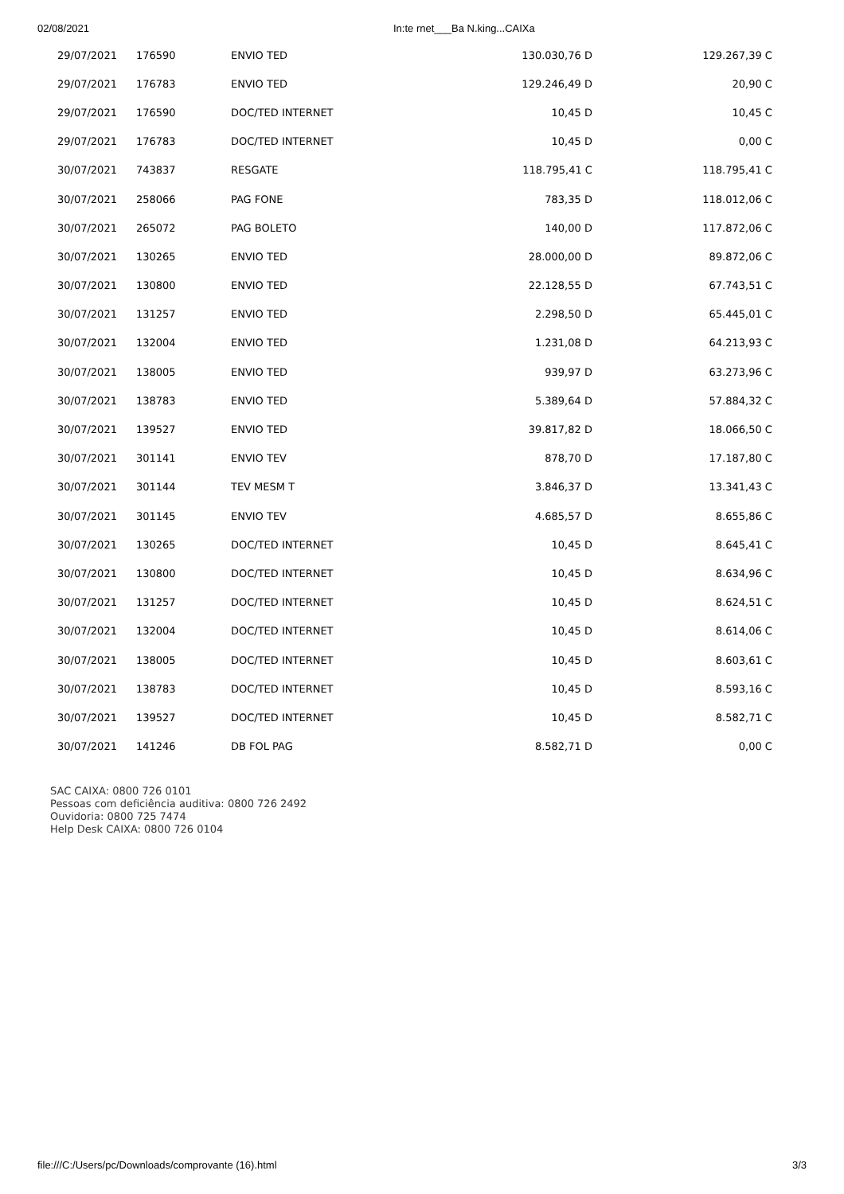02/08/2021 In:te rnet___Ba N.king...CAIXa
| 29/07/2021 | 176590 | ENVIO TED | 130.030,76 D | 129.267,39 C |
| 29/07/2021 | 176783 | ENVIO TED | 129.246,49 D | 20,90 C |
| 29/07/2021 | 176590 | DOC/TED INTERNET | 10,45 D | 10,45 C |
| 29/07/2021 | 176783 | DOC/TED INTERNET | 10,45 D | 0,00 C |
| 30/07/2021 | 743837 | RESGATE | 118.795,41 C | 118.795,41 C |
| 30/07/2021 | 258066 | PAG FONE | 783,35 D | 118.012,06 C |
| 30/07/2021 | 265072 | PAG BOLETO | 140,00 D | 117.872,06 C |
| 30/07/2021 | 130265 | ENVIO TED | 28.000,00 D | 89.872,06 C |
| 30/07/2021 | 130800 | ENVIO TED | 22.128,55 D | 67.743,51 C |
| 30/07/2021 | 131257 | ENVIO TED | 2.298,50 D | 65.445,01 C |
| 30/07/2021 | 132004 | ENVIO TED | 1.231,08 D | 64.213,93 C |
| 30/07/2021 | 138005 | ENVIO TED | 939,97 D | 63.273,96 C |
| 30/07/2021 | 138783 | ENVIO TED | 5.389,64 D | 57.884,32 C |
| 30/07/2021 | 139527 | ENVIO TED | 39.817,82 D | 18.066,50 C |
| 30/07/2021 | 301141 | ENVIO TEV | 878,70 D | 17.187,80 C |
| 30/07/2021 | 301144 | TEV MESM T | 3.846,37 D | 13.341,43 C |
| 30/07/2021 | 301145 | ENVIO TEV | 4.685,57 D | 8.655,86 C |
| 30/07/2021 | 130265 | DOC/TED INTERNET | 10,45 D | 8.645,41 C |
| 30/07/2021 | 130800 | DOC/TED INTERNET | 10,45 D | 8.634,96 C |
| 30/07/2021 | 131257 | DOC/TED INTERNET | 10,45 D | 8.624,51 C |
| 30/07/2021 | 132004 | DOC/TED INTERNET | 10,45 D | 8.614,06 C |
| 30/07/2021 | 138005 | DOC/TED INTERNET | 10,45 D | 8.603,61 C |
| 30/07/2021 | 138783 | DOC/TED INTERNET | 10,45 D | 8.593,16 C |
| 30/07/2021 | 139527 | DOC/TED INTERNET | 10,45 D | 8.582,71 C |
| 30/07/2021 | 141246 | DB FOL PAG | 8.582,71 D | 0,00 C |
SAC CAIXA: 0800 726 0101
Pessoas com deficiência auditiva: 0800 726 2492
Ouvidoria: 0800 725 7474
Help Desk CAIXA: 0800 726 0104
file:///C:/Users/pc/Downloads/comprovante (16).html 3/3